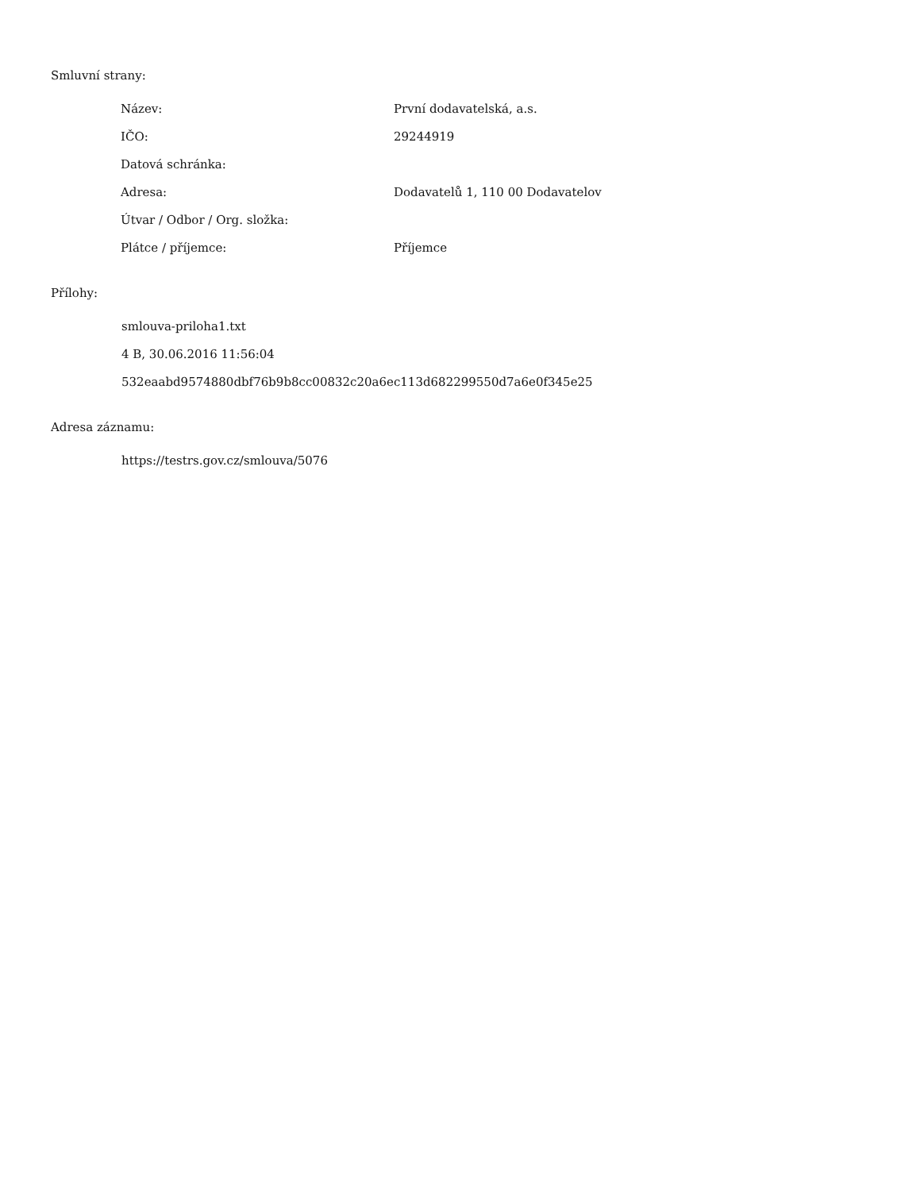Smluvní strany:
| Název: | První dodavatelská, a.s. |
| IČO: | 29244919 |
| Datová schránka: | |
| Adresa: | Dodavatelů 1, 110 00 Dodavatelov |
| Útvar / Odbor / Org. složka: | |
| Plátce / příjemce: | Příjemce |
Přílohy:
smlouva-priloha1.txt
4 B, 30.06.2016 11:56:04
532eaabd9574880dbf76b9b8cc00832c20a6ec113d682299550d7a6e0f345e25
Adresa záznamu:
https://testrs.gov.cz/smlouva/5076